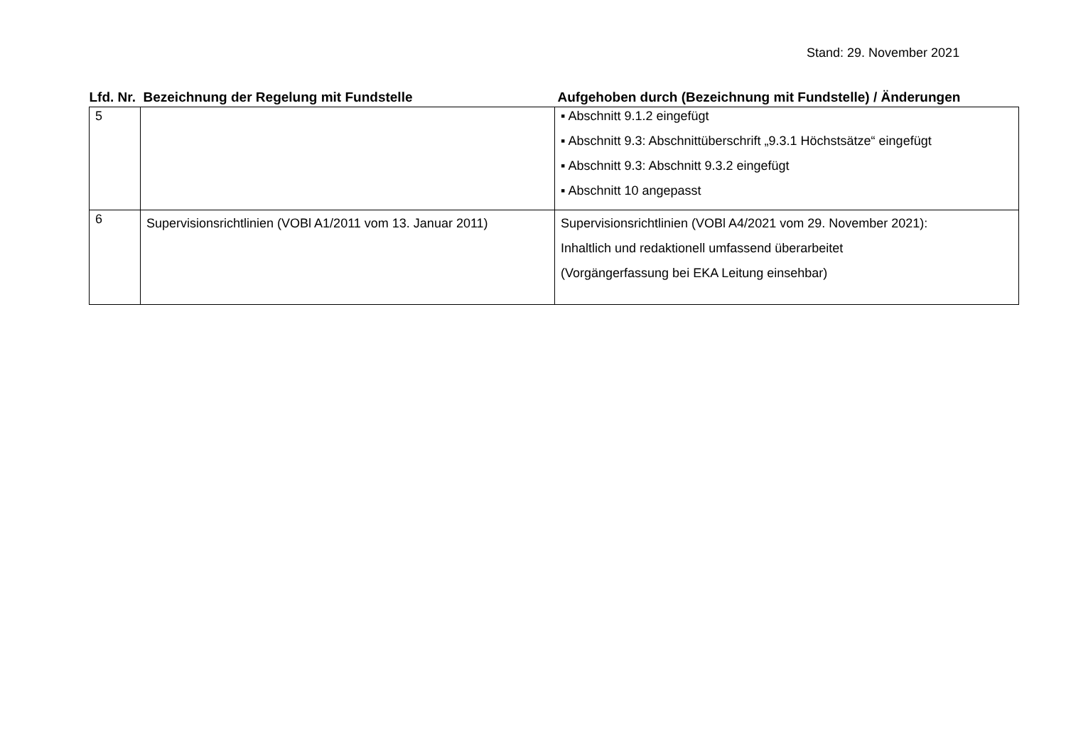Stand: 29. November 2021
| Lfd. Nr. | Bezeichnung der Regelung mit Fundstelle | Aufgehoben durch (Bezeichnung mit Fundstelle) / Änderungen |
| --- | --- | --- |
| 5 | | ▪ Abschnitt 9.1.2 eingefügt ▪ Abschnitt 9.3: Abschnittüberschrift „9.3.1 Höchstsätze“ eingefügt ▪ Abschnitt 9.3: Abschnitt 9.3.2 eingefügt ▪ Abschnitt 10 angepasst |
| 6 | Supervisionsrichtlinien (VOBl A1/2011 vom 13. Januar 2011) | Supervisionsrichtlinien (VOBl A4/2021 vom 29. November 2021): Inhaltlich und redaktionell umfassend überarbeitet (Vorgängerfassung bei EKA Leitung einsehbar) |